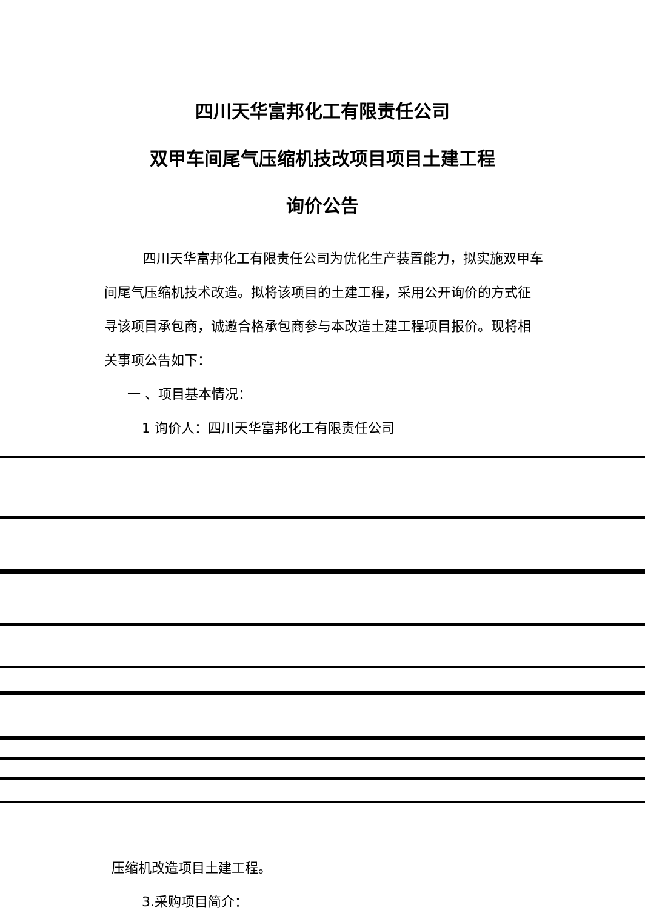四川天华富邦化工有限责任公司
双甲车间尾气压缩机技改项目项目土建工程
询价公告
四川天华富邦化工有限责任公司为优化生产装置能力，拟实施双甲车间尾气压缩机技术改造。拟将该项目的土建工程，采用公开询价的方式征寻该项目承包商，诚邀合格承包商参与本改造土建工程项目报价。现将相关事项公告如下：
一 、项目基本情况：
1 询价人：四川天华富邦化工有限责任公司
压缩机改造项目土建工程。
3.采购项目简介：